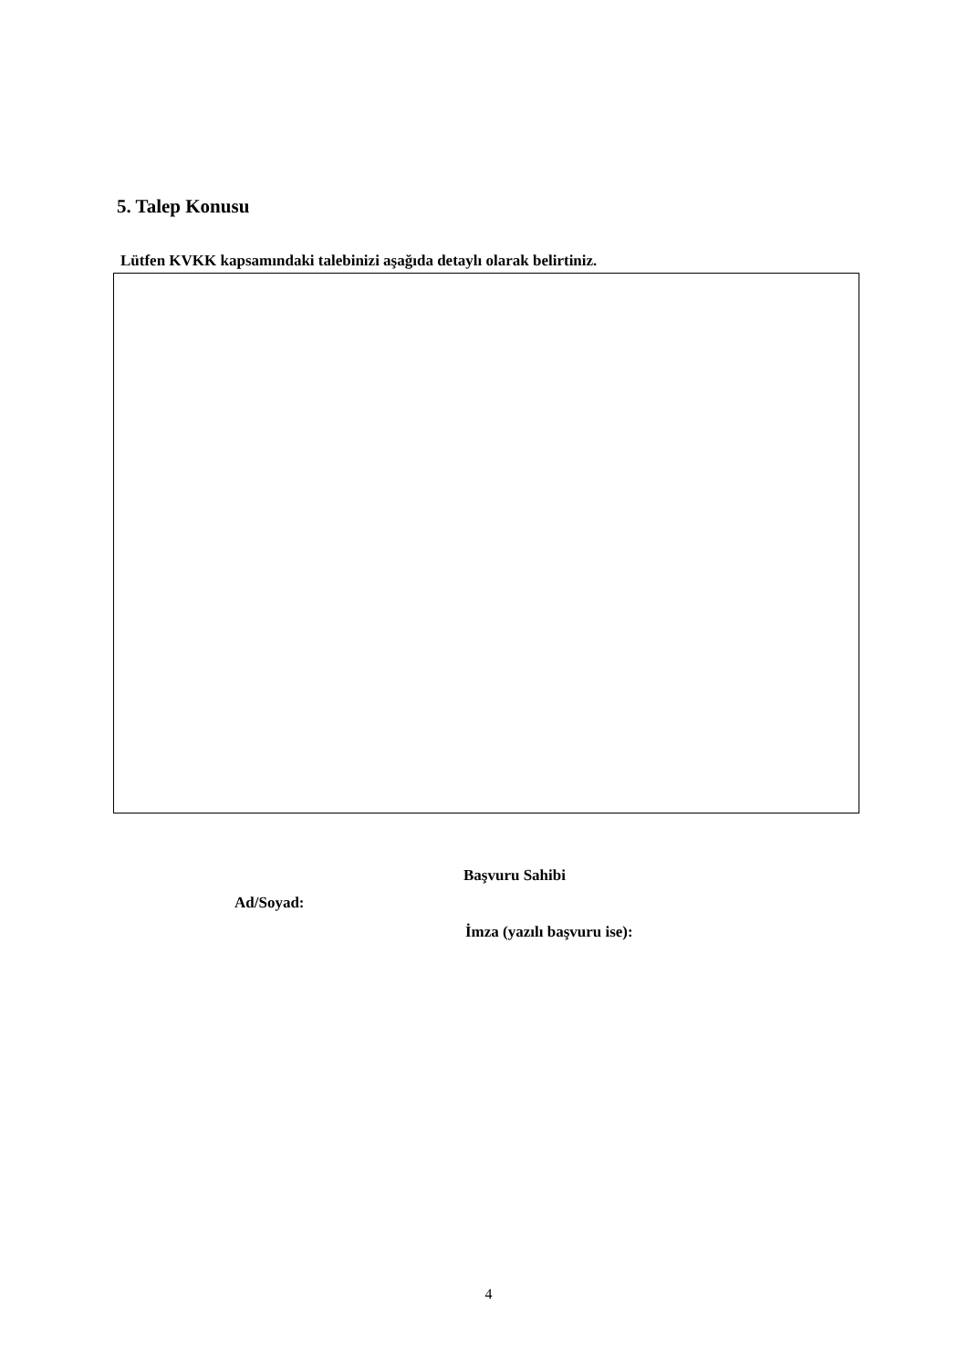5. Talep Konusu
Lütfen KVKK kapsamındaki talebinizi aşağıda detaylı olarak belirtiniz.
Başvuru Sahibi
Ad/Soyad:
İmza (yazılı başvuru ise):
4